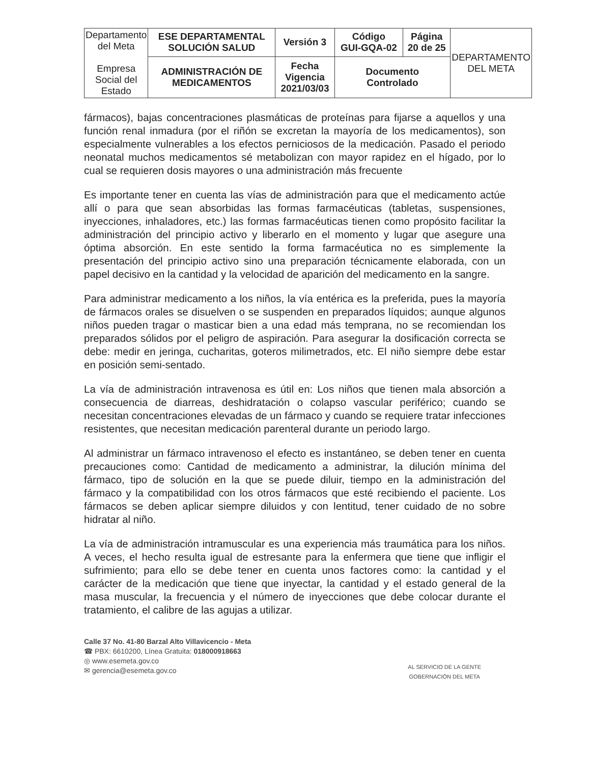| Departamento del Meta Empresa Social del Estado | ESE DEPARTAMENTAL SOLUCIÓN SALUD | Versión 3 | Código GUI-GQA-02 | Página 20 de 25 | DEPARTAMENTO DEL META |
| | ADMINISTRACIÓN DE MEDICAMENTOS | Fecha Vigencia 2021/03/03 | Documento Controlado | | |
fármacos), bajas concentraciones plasmáticas de proteínas para fijarse a aquellos y una función renal inmadura (por el riñón se excretan la mayoría de los medicamentos), son especialmente vulnerables a los efectos perniciosos de la medicación. Pasado el periodo neonatal muchos medicamentos sé metabolizan con mayor rapidez en el hígado, por lo cual se requieren dosis mayores o una administración más frecuente
Es importante tener en cuenta las vías de administración para que el medicamento actúe allí o para que sean absorbidas las formas farmacéuticas (tabletas, suspensiones, inyecciones, inhaladores, etc.) las formas farmacéuticas tienen como propósito facilitar la administración del principio activo y liberarlo en el momento y lugar que asegure una óptima absorción. En este sentido la forma farmacéutica no es simplemente la presentación del principio activo sino una preparación técnicamente elaborada, con un papel decisivo en la cantidad y la velocidad de aparición del medicamento en la sangre.
Para administrar medicamento a los niños, la vía entérica es la preferida, pues la mayoría de fármacos orales se disuelven o se suspenden en preparados líquidos; aunque algunos niños pueden tragar o masticar bien a una edad más temprana, no se recomiendan los preparados sólidos por el peligro de aspiración. Para asegurar la dosificación correcta se debe: medir en jeringa, cucharitas, goteros milimetrados, etc. El niño siempre debe estar en posición semi-sentado.
La vía de administración intravenosa es útil en: Los niños que tienen mala absorción a consecuencia de diarreas, deshidratación o colapso vascular periférico; cuando se necesitan concentraciones elevadas de un fármaco y cuando se requiere tratar infecciones resistentes, que necesitan medicación parenteral durante un periodo largo.
Al administrar un fármaco intravenoso el efecto es instantáneo, se deben tener en cuenta precauciones como: Cantidad de medicamento a administrar, la dilución mínima del fármaco, tipo de solución en la que se puede diluir, tiempo en la administración del fármaco y la compatibilidad con los otros fármacos que esté recibiendo el paciente. Los fármacos se deben aplicar siempre diluidos y con lentitud, tener cuidado de no sobre hidratar al niño.
La vía de administración intramuscular es una experiencia más traumática para los niños. A veces, el hecho resulta igual de estresante para la enfermera que tiene que infligir el sufrimiento; para ello se debe tener en cuenta unos factores como: la cantidad y el carácter de la medicación que tiene que inyectar, la cantidad y el estado general de la masa muscular, la frecuencia y el número de inyecciones que debe colocar durante el tratamiento, el calibre de las agujas a utilizar.
Calle 37 No. 41-80 Barzal Alto Villavicencio - Meta
☎ PBX: 6610200, Línea Gratuita: 018000918663
◎ www.esemeta.gov.co
✉ gerencia@esemeta.gov.co
AL SERVICIO DE LA GENTE
GOBERNACIÓN DEL META